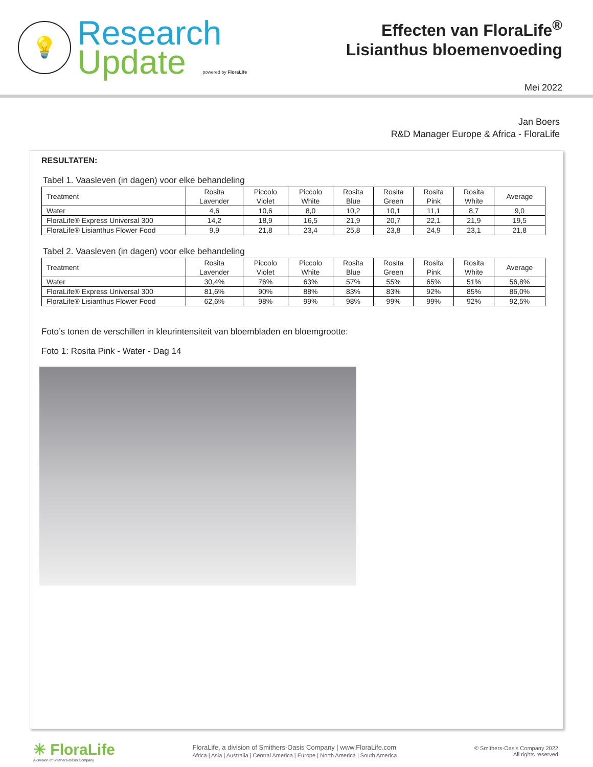💡
Research
Update powered by FloraLife
Effecten van FloraLife<sup>®</sup>
Lisianthus bloemenvoeding
Mei 2022
Jan Boers
R&D Manager Europe & Africa - FloraLife
RESULTATEN:
Tabel 1. Vaasleven (in dagen) voor elke behandeling
| Treatment | Rosita Lavender | Piccolo Violet | Piccolo White | Rosita Blue | Rosita Green | Rosita Pink | Rosita White | Average |
| --- | --- | --- | --- | --- | --- | --- | --- | --- |
| Water | 4,6 | 10,6 | 8,0 | 10,2 | 10,1 | 11,1 | 8,7 | 9,0 |
| FloraLife® Express Universal 300 | 14,2 | 18,9 | 16,5 | 21,9 | 20,7 | 22,1 | 21,9 | 19,5 |
| FloraLife® Lisianthus Flower Food | 9,9 | 21,8 | 23,4 | 25,8 | 23,8 | 24,9 | 23,1 | 21,8 |
Tabel 2. Vaasleven (in dagen) voor elke behandeling
| Treatment | Rosita Lavender | Piccolo Violet | Piccolo White | Rosita Blue | Rosita Green | Rosita Pink | Rosita White | Average |
| --- | --- | --- | --- | --- | --- | --- | --- | --- |
| Water | 30,4% | 76% | 63% | 57% | 55% | 65% | 51% | 56,8% |
| FloraLife® Express Universal 300 | 81,6% | 90% | 88% | 83% | 83% | 92% | 85% | 86,0% |
| FloraLife® Lisianthus Flower Food | 62,6% | 98% | 99% | 98% | 99% | 99% | 92% | 92,5% |
Foto’s tonen de verschillen in kleurintensiteit van bloembladen en bloemgrootte:
Foto 1: Rosita Pink - Water - Dag 14
✳ FloraLife
A division of Smithers-Oasis Company
FloraLife, a division of Smithers-Oasis Company | www.FloraLife.com
Africa | Asia | Australia | Central America | Europe | North America | South America
© Smithers-Oasis Company 2022.
All rights reserved.